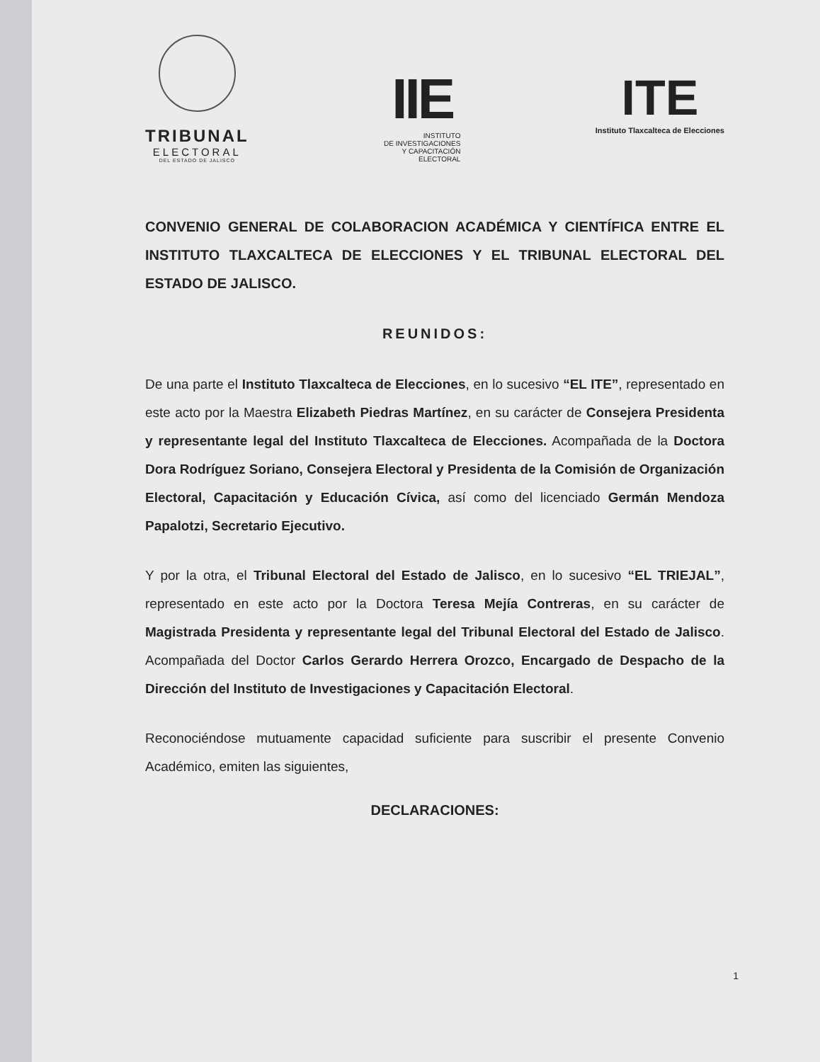TRIBUNAL
ELECTORAL
DEL ESTADO DE JALISCO
IIE
INSTITUTO
DE INVESTIGACIONES
Y CAPACITACIÓN
ELECTORAL
ITE
Instituto Tlaxcalteca de Elecciones
CONVENIO GENERAL DE COLABORACION ACADÉMICA Y CIENTÍFICA ENTRE EL INSTITUTO TLAXCALTECA DE ELECCIONES Y EL TRIBUNAL ELECTORAL DEL ESTADO DE JALISCO.
REUNIDOS:
De una parte el Instituto Tlaxcalteca de Elecciones, en lo sucesivo “EL ITE”, representado en este acto por la Maestra Elizabeth Piedras Martínez, en su carácter de Consejera Presidenta y representante legal del Instituto Tlaxcalteca de Elecciones. Acompañada de la Doctora Dora Rodríguez Soriano, Consejera Electoral y Presidenta de la Comisión de Organización Electoral, Capacitación y Educación Cívica, así como del licenciado Germán Mendoza Papalotzi, Secretario Ejecutivo.
Y por la otra, el Tribunal Electoral del Estado de Jalisco, en lo sucesivo “EL TRIEJAL”, representado en este acto por la Doctora Teresa Mejía Contreras, en su carácter de Magistrada Presidenta y representante legal del Tribunal Electoral del Estado de Jalisco. Acompañada del Doctor Carlos Gerardo Herrera Orozco, Encargado de Despacho de la Dirección del Instituto de Investigaciones y Capacitación Electoral.
Reconociéndose mutuamente capacidad suficiente para suscribir el presente Convenio Académico, emiten las siguientes,
DECLARACIONES:
1